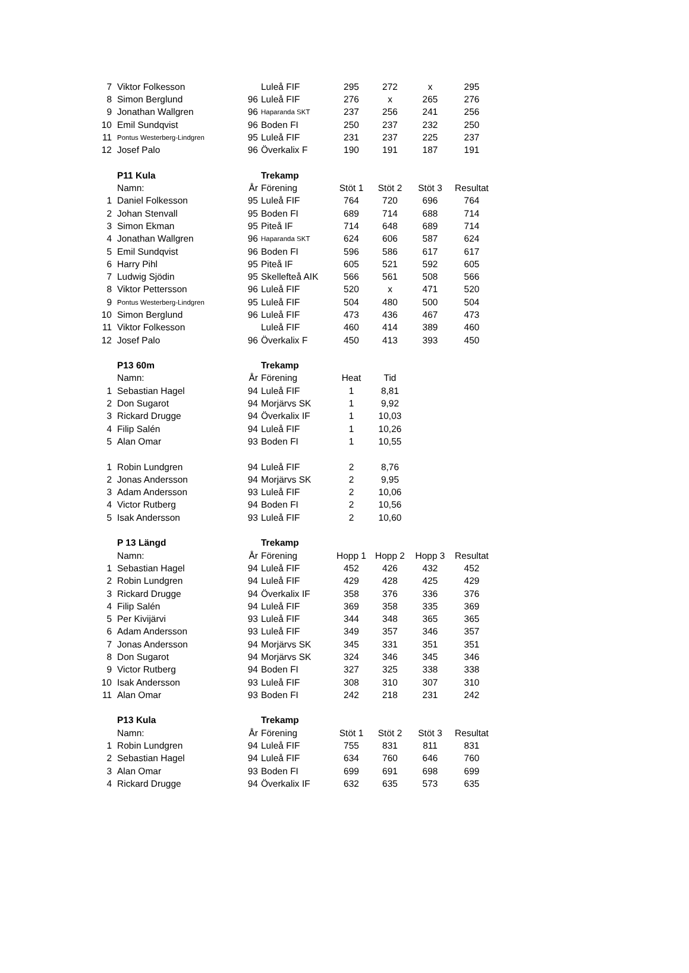| 7 | Viktor Folkesson | | Luleå FIF | 295 | 272 | x | 295 |
| 8 | Simon Berglund | 96 | Luleå FIF | 276 | x | 265 | 276 |
| 9 | Jonathan Wallgren | 96 | Haparanda SKT | 237 | 256 | 241 | 256 |
| 10 | Emil Sundqvist | 96 | Boden FI | 250 | 237 | 232 | 250 |
| 11 | Pontus Westerberg-Lindgren | 95 | Luleå FIF | 231 | 237 | 225 | 237 |
| 12 | Josef Palo | 96 | Överkalix F | 190 | 191 | 187 | 191 |
| | P11 Kula | | Trekamp | | | | |
| | Namn: | År | Förening | Stöt 1 | Stöt 2 | Stöt 3 | Resultat |
| 1 | Daniel Folkesson | 95 | Luleå FIF | 764 | 720 | 696 | 764 |
| 2 | Johan Stenvall | 95 | Boden FI | 689 | 714 | 688 | 714 |
| 3 | Simon Ekman | 95 | Piteå IF | 714 | 648 | 689 | 714 |
| 4 | Jonathan Wallgren | 96 | Haparanda SKT | 624 | 606 | 587 | 624 |
| 5 | Emil Sundqvist | 96 | Boden FI | 596 | 586 | 617 | 617 |
| 6 | Harry Pihl | 95 | Piteå IF | 605 | 521 | 592 | 605 |
| 7 | Ludwig Sjödin | 95 | Skellefteå AIK | 566 | 561 | 508 | 566 |
| 8 | Viktor Pettersson | 96 | Luleå FIF | 520 | x | 471 | 520 |
| 9 | Pontus Westerberg-Lindgren | 95 | Luleå FIF | 504 | 480 | 500 | 504 |
| 10 | Simon Berglund | 96 | Luleå FIF | 473 | 436 | 467 | 473 |
| 11 | Viktor Folkesson | | Luleå FIF | 460 | 414 | 389 | 460 |
| 12 | Josef Palo | 96 | Överkalix F | 450 | 413 | 393 | 450 |
| | P13 60m | | Trekamp | | | | |
| | Namn: | År | Förening | Heat | Tid | | |
| 1 | Sebastian Hagel | 94 | Luleå FIF | 1 | 8,81 | | |
| 2 | Don Sugarot | 94 | Morjärvs SK | 1 | 9,92 | | |
| 3 | Rickard Drugge | 94 | Överkalix IF | 1 | 10,03 | | |
| 4 | Filip Salén | 94 | Luleå FIF | 1 | 10,26 | | |
| 5 | Alan Omar | 93 | Boden FI | 1 | 10,55 | | |
| 1 | Robin Lundgren | 94 | Luleå FIF | 2 | 8,76 | | |
| 2 | Jonas Andersson | 94 | Morjärvs SK | 2 | 9,95 | | |
| 3 | Adam Andersson | 93 | Luleå FIF | 2 | 10,06 | | |
| 4 | Victor Rutberg | 94 | Boden FI | 2 | 10,56 | | |
| 5 | Isak Andersson | 93 | Luleå FIF | 2 | 10,60 | | |
| | P 13 Längd | | Trekamp | | | | |
| | Namn: | År | Förening | Hopp 1 | Hopp 2 | Hopp 3 | Resultat |
| 1 | Sebastian Hagel | 94 | Luleå FIF | 452 | 426 | 432 | 452 |
| 2 | Robin Lundgren | 94 | Luleå FIF | 429 | 428 | 425 | 429 |
| 3 | Rickard Drugge | 94 | Överkalix IF | 358 | 376 | 336 | 376 |
| 4 | Filip Salén | 94 | Luleå FIF | 369 | 358 | 335 | 369 |
| 5 | Per Kivijärvi | 93 | Luleå FIF | 344 | 348 | 365 | 365 |
| 6 | Adam Andersson | 93 | Luleå FIF | 349 | 357 | 346 | 357 |
| 7 | Jonas Andersson | 94 | Morjärvs SK | 345 | 331 | 351 | 351 |
| 8 | Don Sugarot | 94 | Morjärvs SK | 324 | 346 | 345 | 346 |
| 9 | Victor Rutberg | 94 | Boden FI | 327 | 325 | 338 | 338 |
| 10 | Isak Andersson | 93 | Luleå FIF | 308 | 310 | 307 | 310 |
| 11 | Alan Omar | 93 | Boden FI | 242 | 218 | 231 | 242 |
| | P13 Kula | | Trekamp | | | | |
| | Namn: | År | Förening | Stöt 1 | Stöt 2 | Stöt 3 | Resultat |
| 1 | Robin Lundgren | 94 | Luleå FIF | 755 | 831 | 811 | 831 |
| 2 | Sebastian Hagel | 94 | Luleå FIF | 634 | 760 | 646 | 760 |
| 3 | Alan Omar | 93 | Boden FI | 699 | 691 | 698 | 699 |
| 4 | Rickard Drugge | 94 | Överkalix IF | 632 | 635 | 573 | 635 |